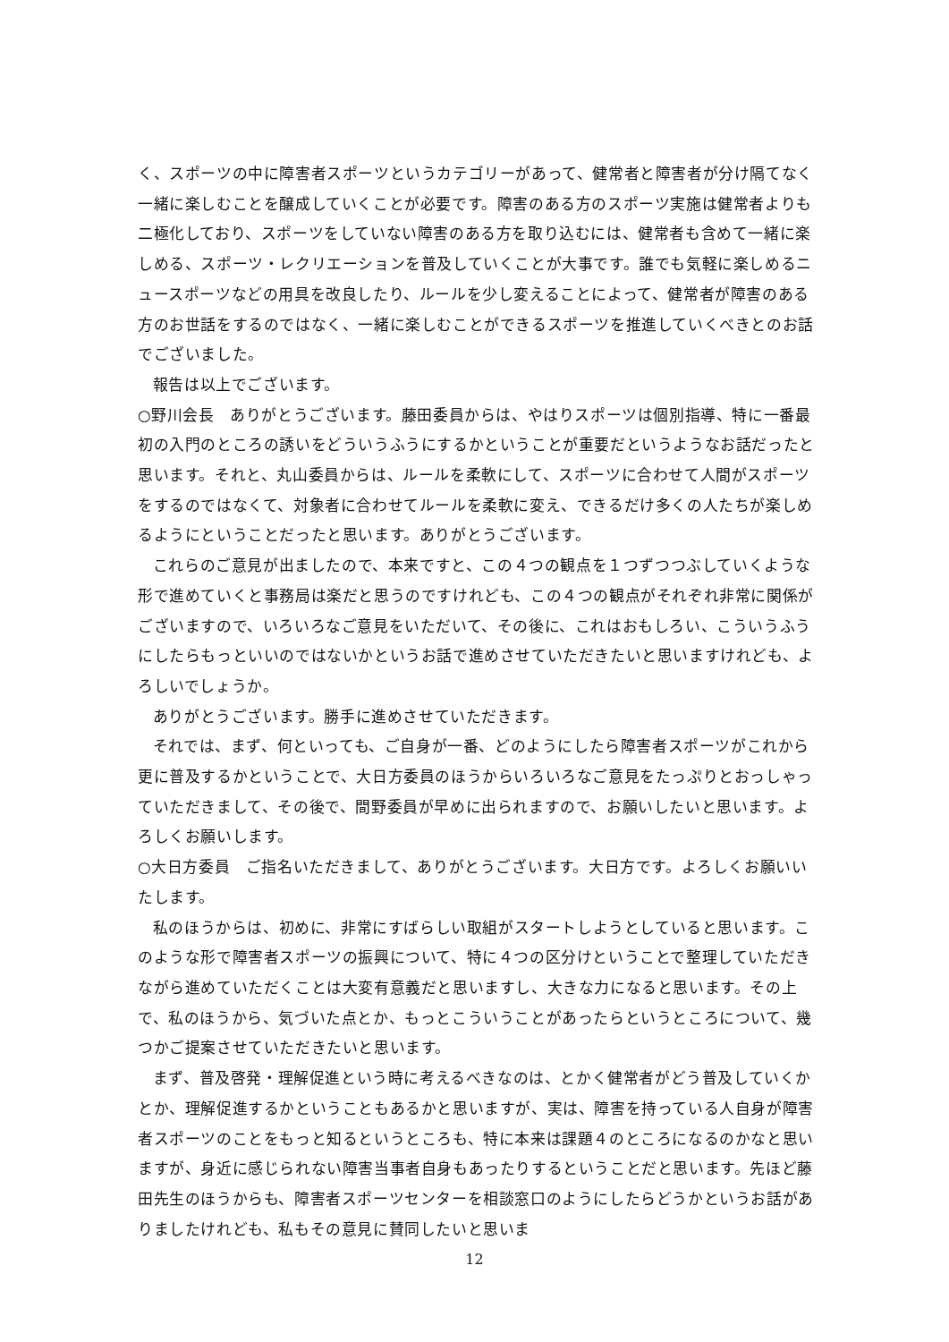く、スポーツの中に障害者スポーツというカテゴリーがあって、健常者と障害者が分け隔てなく一緒に楽しむことを醸成していくことが必要です。障害のある方のスポーツ実施は健常者よりも二極化しており、スポーツをしていない障害のある方を取り込むには、健常者も含めて一緒に楽しめる、スポーツ・レクリエーションを普及していくことが大事です。誰でも気軽に楽しめるニュースポーツなどの用具を改良したり、ルールを少し変えることによって、健常者が障害のある方のお世話をするのではなく、一緒に楽しむことができるスポーツを推進していくべきとのお話でございました。
報告は以上でございます。
○野川会長　ありがとうございます。藤田委員からは、やはりスポーツは個別指導、特に一番最初の入門のところの誘いをどういうふうにするかということが重要だというようなお話だったと思います。それと、丸山委員からは、ルールを柔軟にして、スポーツに合わせて人間がスポーツをするのではなくて、対象者に合わせてルールを柔軟に変え、できるだけ多くの人たちが楽しめるようにということだったと思います。ありがとうございます。
これらのご意見が出ましたので、本来ですと、この４つの観点を１つずつつぶしていくような形で進めていくと事務局は楽だと思うのですけれども、この４つの観点がそれぞれ非常に関係がございますので、いろいろなご意見をいただいて、その後に、これはおもしろい、こういうふうにしたらもっといいのではないかというお話で進めさせていただきたいと思いますけれども、よろしいでしょうか。
ありがとうございます。勝手に進めさせていただきます。
それでは、まず、何といっても、ご自身が一番、どのようにしたら障害者スポーツがこれから更に普及するかということで、大日方委員のほうからいろいろなご意見をたっぷりとおっしゃっていただきまして、その後で、間野委員が早めに出られますので、お願いしたいと思います。よろしくお願いします。
○大日方委員　ご指名いただきまして、ありがとうございます。大日方です。よろしくお願いいたします。
私のほうからは、初めに、非常にすばらしい取組がスタートしようとしていると思います。このような形で障害者スポーツの振興について、特に４つの区分けということで整理していただきながら進めていただくことは大変有意義だと思いますし、大きな力になると思います。その上で、私のほうから、気づいた点とか、もっとこういうことがあったらというところについて、幾つかご提案させていただきたいと思います。
まず、普及啓発・理解促進という時に考えるべきなのは、とかく健常者がどう普及していくかとか、理解促進するかということもあるかと思いますが、実は、障害を持っている人自身が障害者スポーツのことをもっと知るというところも、特に本来は課題４のところになるのかなと思いますが、身近に感じられない障害当事者自身もあったりするということだと思います。先ほど藤田先生のほうからも、障害者スポーツセンターを相談窓口のようにしたらどうかというお話がありましたけれども、私もその意見に賛同したいと思いま
12